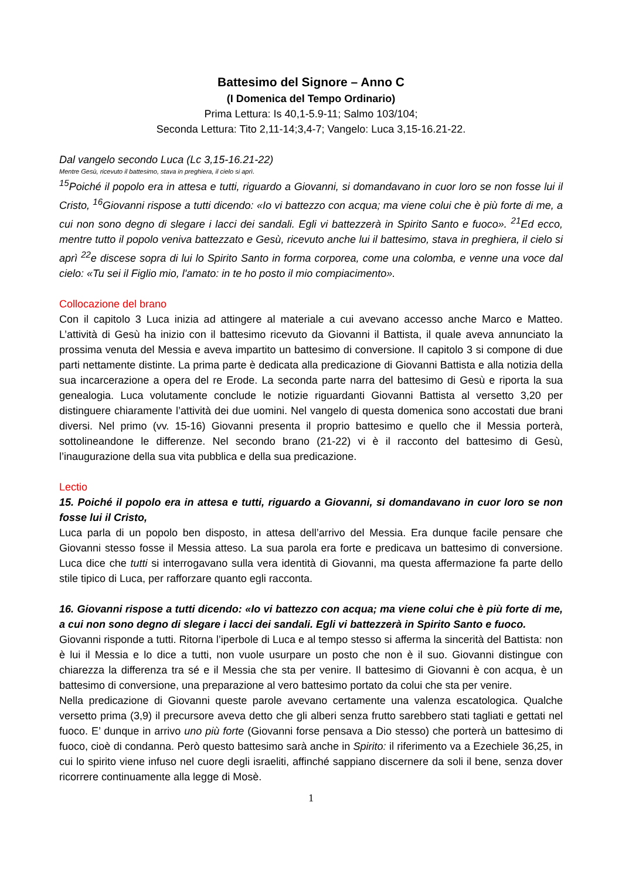Battesimo del Signore – Anno C
(I Domenica del Tempo Ordinario)
Prima Lettura: Is 40,1-5.9-11; Salmo 103/104;
Seconda Lettura: Tito 2,11-14;3,4-7; Vangelo: Luca 3,15-16.21-22.
Dal vangelo secondo Luca (Lc 3,15-16.21-22)
Mentre Gesù, ricevuto il battesimo, stava in preghiera, il cielo si aprì.
<sup>15</sup> Poiché il popolo era in attesa e tutti, riguardo a Giovanni, si domandavano in cuor loro se non fosse lui il Cristo, <sup>16</sup>Giovanni rispose a tutti dicendo: «Io vi battezzo con acqua; ma viene colui che è più forte di me, a cui non sono degno di slegare i lacci dei sandali. Egli vi battezzerà in Spirito Santo e fuoco». <sup>21</sup>Ed ecco, mentre tutto il popolo veniva battezzato e Gesù, ricevuto anche lui il battesimo, stava in preghiera, il cielo si aprì <sup>22</sup>e discese sopra di lui lo Spirito Santo in forma corporea, come una colomba, e venne una voce dal cielo: «Tu sei il Figlio mio, l'amato: in te ho posto il mio compiacimento».
Collocazione del brano
Con il capitolo 3 Luca inizia ad attingere al materiale a cui avevano accesso anche Marco e Matteo. L’attività di Gesù ha inizio con il battesimo ricevuto da Giovanni il Battista, il quale aveva annunciato la prossima venuta del Messia e aveva impartito un battesimo di conversione. Il capitolo 3 si compone di due parti nettamente distinte. La prima parte è dedicata alla predicazione di Giovanni Battista e alla notizia della sua incarcerazione a opera del re Erode. La seconda parte narra del battesimo di Gesù e riporta la sua genealogia. Luca volutamente conclude le notizie riguardanti Giovanni Battista al versetto 3,20 per distinguere chiaramente l’attività dei due uomini. Nel vangelo di questa domenica sono accostati due brani diversi. Nel primo (vv. 15-16) Giovanni presenta il proprio battesimo e quello che il Messia porterà, sottolineandone le differenze. Nel secondo brano (21-22) vi è il racconto del battesimo di Gesù, l’inaugurazione della sua vita pubblica e della sua predicazione.
Lectio
15. Poiché il popolo era in attesa e tutti, riguardo a Giovanni, si domandavano in cuor loro se non fosse lui il Cristo,
Luca parla di un popolo ben disposto, in attesa dell’arrivo del Messia. Era dunque facile pensare che Giovanni stesso fosse il Messia atteso. La sua parola era forte e predicava un battesimo di conversione. Luca dice che tutti si interrogavano sulla vera identità di Giovanni, ma questa affermazione fa parte dello stile tipico di Luca, per rafforzare quanto egli racconta.
16. Giovanni rispose a tutti dicendo: «Io vi battezzo con acqua; ma viene colui che è più forte di me, a cui non sono degno di slegare i lacci dei sandali. Egli vi battezzerà in Spirito Santo e fuoco.
Giovanni risponde a tutti. Ritorna l’iperbole di Luca e al tempo stesso si afferma la sincerità del Battista: non è lui il Messia e lo dice a tutti, non vuole usurpare un posto che non è il suo. Giovanni distingue con chiarezza la differenza tra sé e il Messia che sta per venire. Il battesimo di Giovanni è con acqua, è un battesimo di conversione, una preparazione al vero battesimo portato da colui che sta per venire.
Nella predicazione di Giovanni queste parole avevano certamente una valenza escatologica. Qualche versetto prima (3,9) il precursore aveva detto che gli alberi senza frutto sarebbero stati tagliati e gettati nel fuoco. E’ dunque in arrivo uno più forte (Giovanni forse pensava a Dio stesso) che porterà un battesimo di fuoco, cioè di condanna. Però questo battesimo sarà anche in Spirito: il riferimento va a Ezechiele 36,25, in cui lo spirito viene infuso nel cuore degli israeliti, affinché sappiano discernere da soli il bene, senza dover ricorrere continuamente alla legge di Mosè.
1